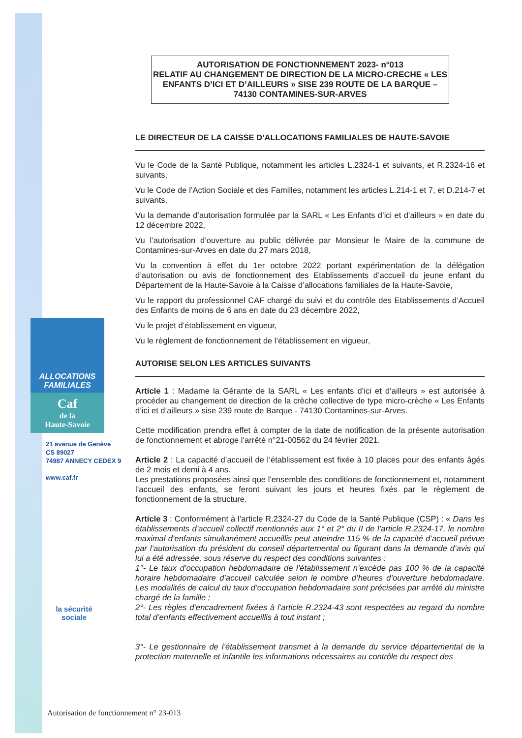ALLOCATIONS
FAMILIALES
Caf
de la
Haute-Savoie
21 avenue de Genève
CS 89027
74987 ANNECY CEDEX 9
www.caf.fr
la sécurité sociale
AUTORISATION DE FONCTIONNEMENT 2023- n°013
RELATIF AU CHANGEMENT DE DIRECTION DE LA MICRO-CRECHE « LES ENFANTS D’ICI ET D’AILLEURS » SISE 239 ROUTE DE LA BARQUE – 74130 CONTAMINES-SUR-ARVES
LE DIRECTEUR DE LA CAISSE D’ALLOCATIONS FAMILIALES DE HAUTE-SAVOIE
Vu le Code de la Santé Publique, notamment les articles L.2324-1 et suivants, et R.2324-16 et suivants,
Vu le Code de l’Action Sociale et des Familles, notamment les articles L.214-1 et 7, et D.214-7 et suivants,
Vu la demande d’autorisation formulée par la SARL « Les Enfants d’ici et d’ailleurs » en date du 12 décembre 2022,
Vu l’autorisation d’ouverture au public délivrée par Monsieur le Maire de la commune de Contamines-sur-Arves en date du 27 mars 2018,
Vu la convention à effet du 1er octobre 2022 portant expérimentation de la délégation d’autorisation ou avis de fonctionnement des Etablissements d’accueil du jeune enfant du Département de la Haute-Savoie à la Caisse d’allocations familiales de la Haute-Savoie,
Vu le rapport du professionnel CAF chargé du suivi et du contrôle des Etablissements d’Accueil des Enfants de moins de 6 ans en date du 23 décembre 2022,
Vu le projet d’établissement en vigueur,
Vu le règlement de fonctionnement de l’établissement en vigueur,
AUTORISE SELON LES ARTICLES SUIVANTS
Article 1 : Madame la Gérante de la SARL « Les enfants d’ici et d’ailleurs » est autorisée à procéder au changement de direction de la crèche collective de type micro-crèche « Les Enfants d’ici et d’ailleurs » sise 239 route de Barque - 74130 Contamines-sur-Arves.
Cette modification prendra effet à compter de la date de notification de la présente autorisation de fonctionnement et abroge l’arrêté n°21-00562 du 24 février 2021.
Article 2 : La capacité d’accueil de l’établissement est fixée à 10 places pour des enfants âgés de 2 mois et demi à 4 ans.
Les prestations proposées ainsi que l'ensemble des conditions de fonctionnement et, notamment l’accueil des enfants, se feront suivant les jours et heures fixés par le règlement de fonctionnement de la structure.
Article 3 : Conformément à l’article R.2324-27 du Code de la Santé Publique (CSP) : « Dans les établissements d’accueil collectif mentionnés aux 1° et 2° du II de l’article R.2324-17, le nombre maximal d’enfants simultanément accueillis peut atteindre 115 % de la capacité d’accueil prévue par l’autorisation du président du conseil départemental ou figurant dans la demande d’avis qui lui a été adressée, sous réserve du respect des conditions suivantes :
1°- Le taux d’occupation hebdomadaire de l’établissement n’excède pas 100 % de la capacité horaire hebdomadaire d’accueil calculée selon le nombre d’heures d’ouverture hebdomadaire. Les modalités de calcul du taux d’occupation hebdomadaire sont précisées par arrêté du ministre chargé de la famille ;
2°- Les règles d’encadrement fixées à l’article R.2324-43 sont respectées au regard du nombre total d’enfants effectivement accueillis à tout instant ;
3°- Le gestionnaire de l’établissement transmet à la demande du service départemental de la protection maternelle et infantile les informations nécessaires au contrôle du respect des
Autorisation de fonctionnement n° 23-013